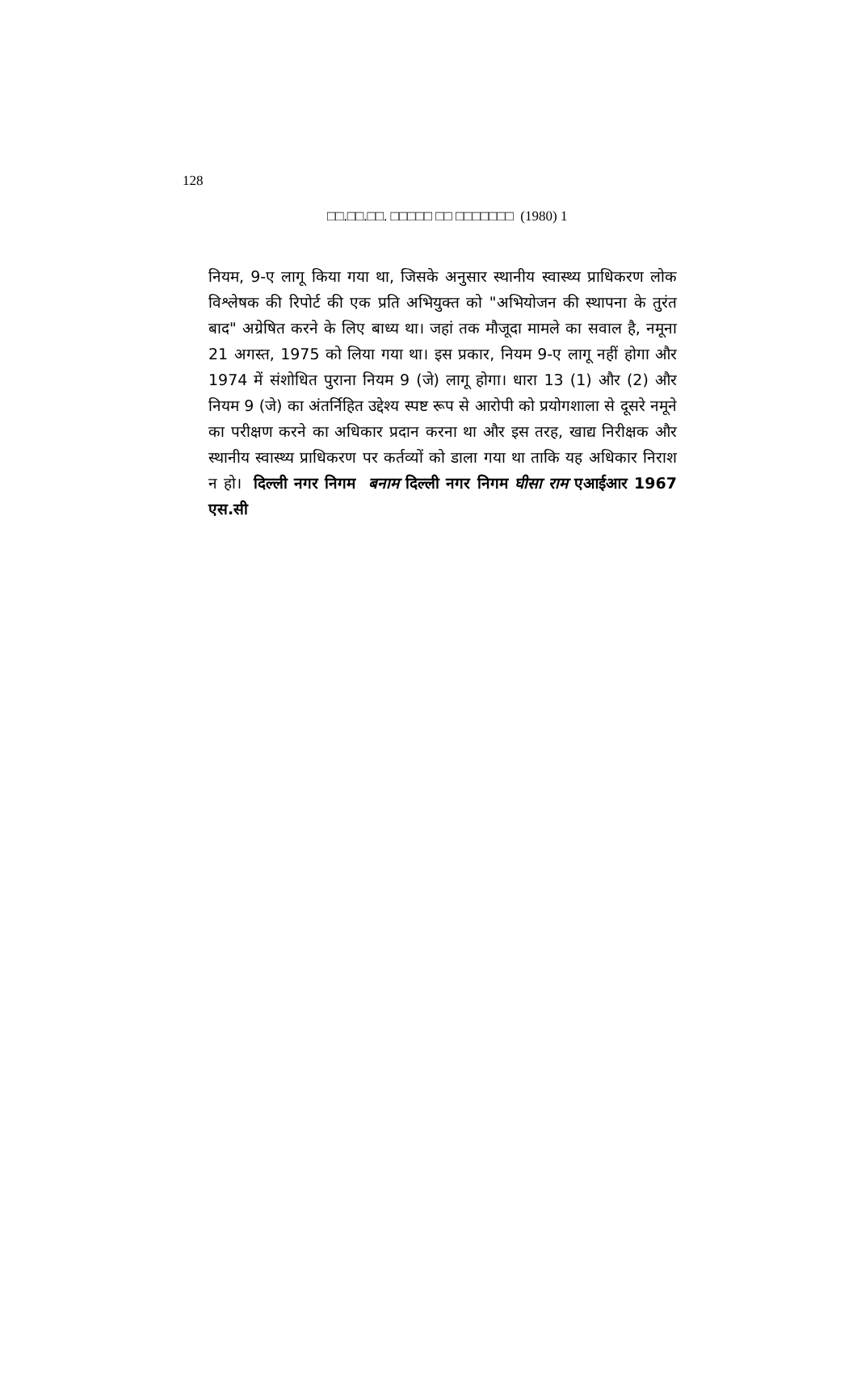128
□□.□□.□□. □□□□□ □□ □□□□□□□ (1980) 1
नियम, 9-ए लागू किया गया था, जिसके अनुसार स्थानीय स्वास्थ्य प्राधिकरण लोक विश्लेषक की रिपोर्ट की एक प्रति अभियुक्त को "अभियोजन की स्थापना के तुरंत बाद" अग्रेषित करने के लिए बाध्य था। जहां तक मौजूदा मामले का सवाल है, नमूना 21 अगस्त, 1975 को लिया गया था। इस प्रकार, नियम 9-ए लागू नहीं होगा और 1974 में संशोधित पुराना नियम 9 (जे) लागू होगा। धारा 13 (1) और (2) और नियम 9 (जे) का अंतर्निहित उद्देश्य स्पष्ट रूप से आरोपी को प्रयोगशाला से दूसरे नमूने का परीक्षण करने का अधिकार प्रदान करना था और इस तरह, खाद्य निरीक्षक और स्थानीय स्वास्थ्य प्राधिकरण पर कर्तव्यों को डाला गया था ताकि यह अधिकार निराश न हो। दिल्ली नगर निगम बनाम दिल्ली नगर निगम घीसा राम एआईआर 1967 एस.सी